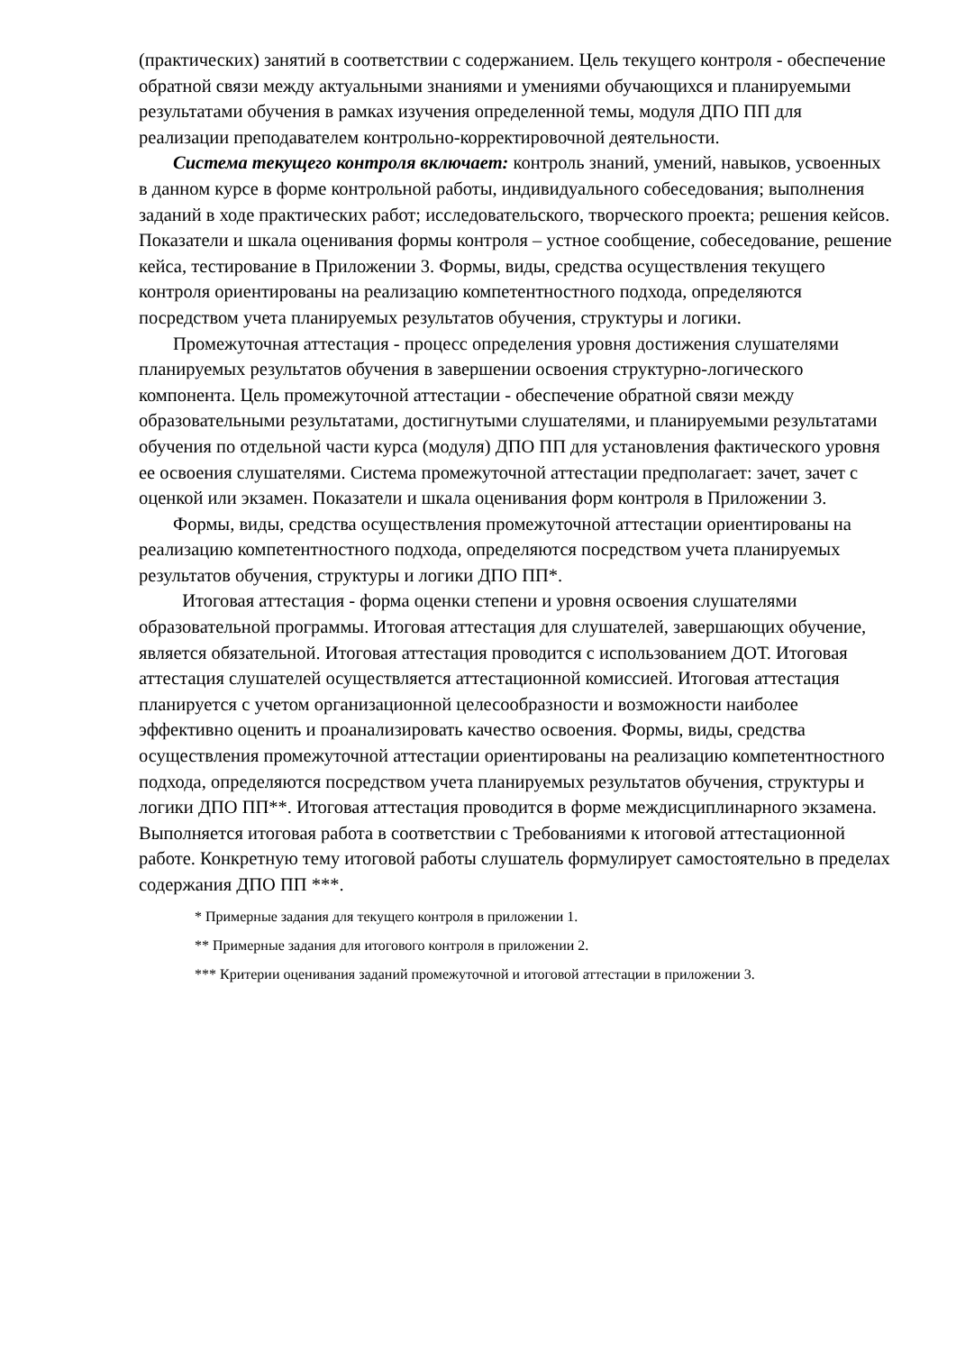(практических) занятий в соответствии с содержанием. Цель текущего контроля - обеспечение обратной связи между актуальными знаниями и умениями обучающихся и планируемыми результатами обучения в рамках изучения определенной темы, модуля ДПО ПП для реализации преподавателем контрольно-корректировочной деятельности.
Система текущего контроля включает: контроль знаний, умений, навыков, усвоенных в данном курсе в форме контрольной работы, индивидуального собеседования; выполнения заданий в ходе практических работ; исследовательского, творческого проекта; решения кейсов. Показатели и шкала оценивания формы контроля – устное сообщение, собеседование, решение кейса, тестирование в Приложении 3. Формы, виды, средства осуществления текущего контроля ориентированы на реализацию компетентностного подхода, определяются посредством учета планируемых результатов обучения, структуры и логики.
Промежуточная аттестация - процесс определения уровня достижения слушателями планируемых результатов обучения в завершении освоения структурно-логического компонента. Цель промежуточной аттестации - обеспечение обратной связи между образовательными результатами, достигнутыми слушателями, и планируемыми результатами обучения по отдельной части курса (модуля) ДПО ПП для установления фактического уровня ее освоения слушателями. Система промежуточной аттестации предполагает: зачет, зачет с оценкой или экзамен. Показатели и шкала оценивания форм контроля в Приложении 3.
Формы, виды, средства осуществления промежуточной аттестации ориентированы на реализацию компетентностного подхода, определяются посредством учета планируемых результатов обучения, структуры и логики ДПО ПП*.
Итоговая аттестация - форма оценки степени и уровня освоения слушателями образовательной программы. Итоговая аттестация для слушателей, завершающих обучение, является обязательной. Итоговая аттестация проводится с использованием ДОТ. Итоговая аттестация слушателей осуществляется аттестационной комиссией. Итоговая аттестация планируется с учетом организационной целесообразности и возможности наиболее эффективно оценить и проанализировать качество освоения. Формы, виды, средства осуществления промежуточной аттестации ориентированы на реализацию компетентностного подхода, определяются посредством учета планируемых результатов обучения, структуры и логики ДПО ПП**. Итоговая аттестация проводится в форме междисциплинарного экзамена. Выполняется итоговая работа в соответствии с Требованиями к итоговой аттестационной работе. Конкретную тему итоговой работы слушатель формулирует самостоятельно в пределах содержания ДПО ПП ***.
* Примерные задания для текущего контроля в приложении 1.
** Примерные задания для итогового контроля в приложении 2.
*** Критерии оценивания заданий промежуточной и итоговой аттестации в приложении 3.